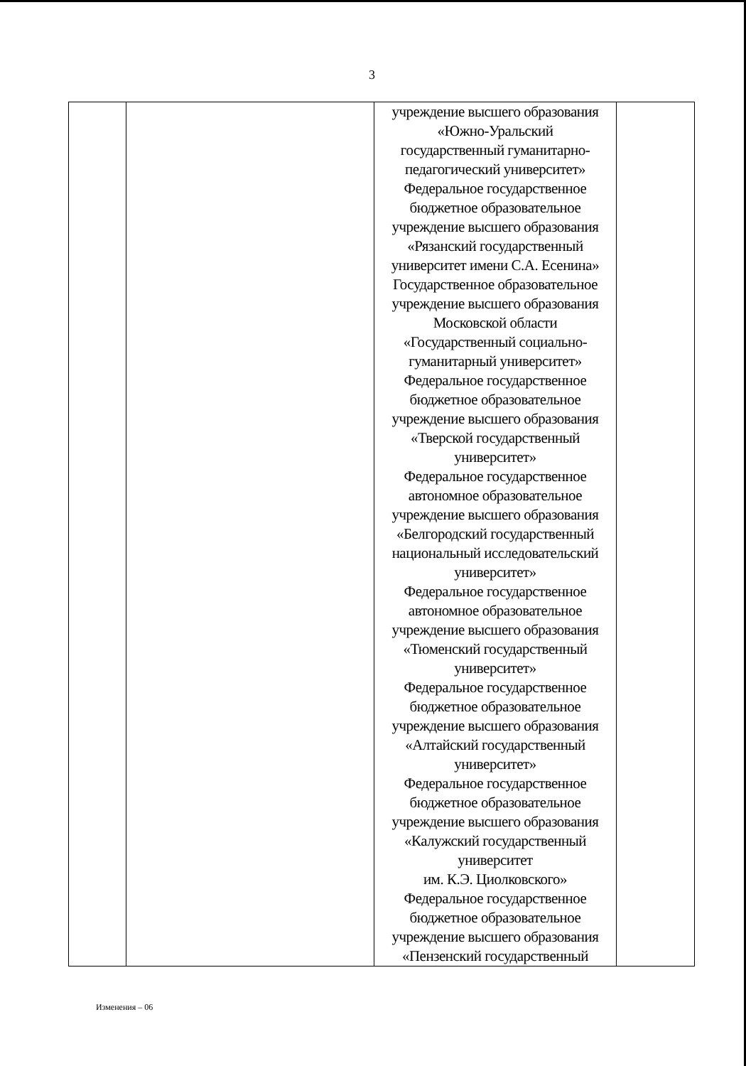3
| | | учреждение высшего образования «Южно-Уральский государственный гуманитарно- педагогический университет» Федеральное государственное бюджетное образовательное учреждение высшего образования «Рязанский государственный университет имени С.А. Есенина» Государственное образовательное учреждение высшего образования Московской области «Государственный социально- гуманитарный университет» Федеральное государственное бюджетное образовательное учреждение высшего образования «Тверской государственный университет» Федеральное государственное автономное образовательное учреждение высшего образования «Белгородский государственный национальный исследовательский университет» Федеральное государственное автономное образовательное учреждение высшего образования «Тюменский государственный университет» Федеральное государственное бюджетное образовательное учреждение высшего образования «Алтайский государственный университет» Федеральное государственное бюджетное образовательное учреждение высшего образования «Калужский государственный университет им. К.Э. Циолковского» Федеральное государственное бюджетное образовательное учреждение высшего образования «Пензенский государственный | |
Изменения – 06